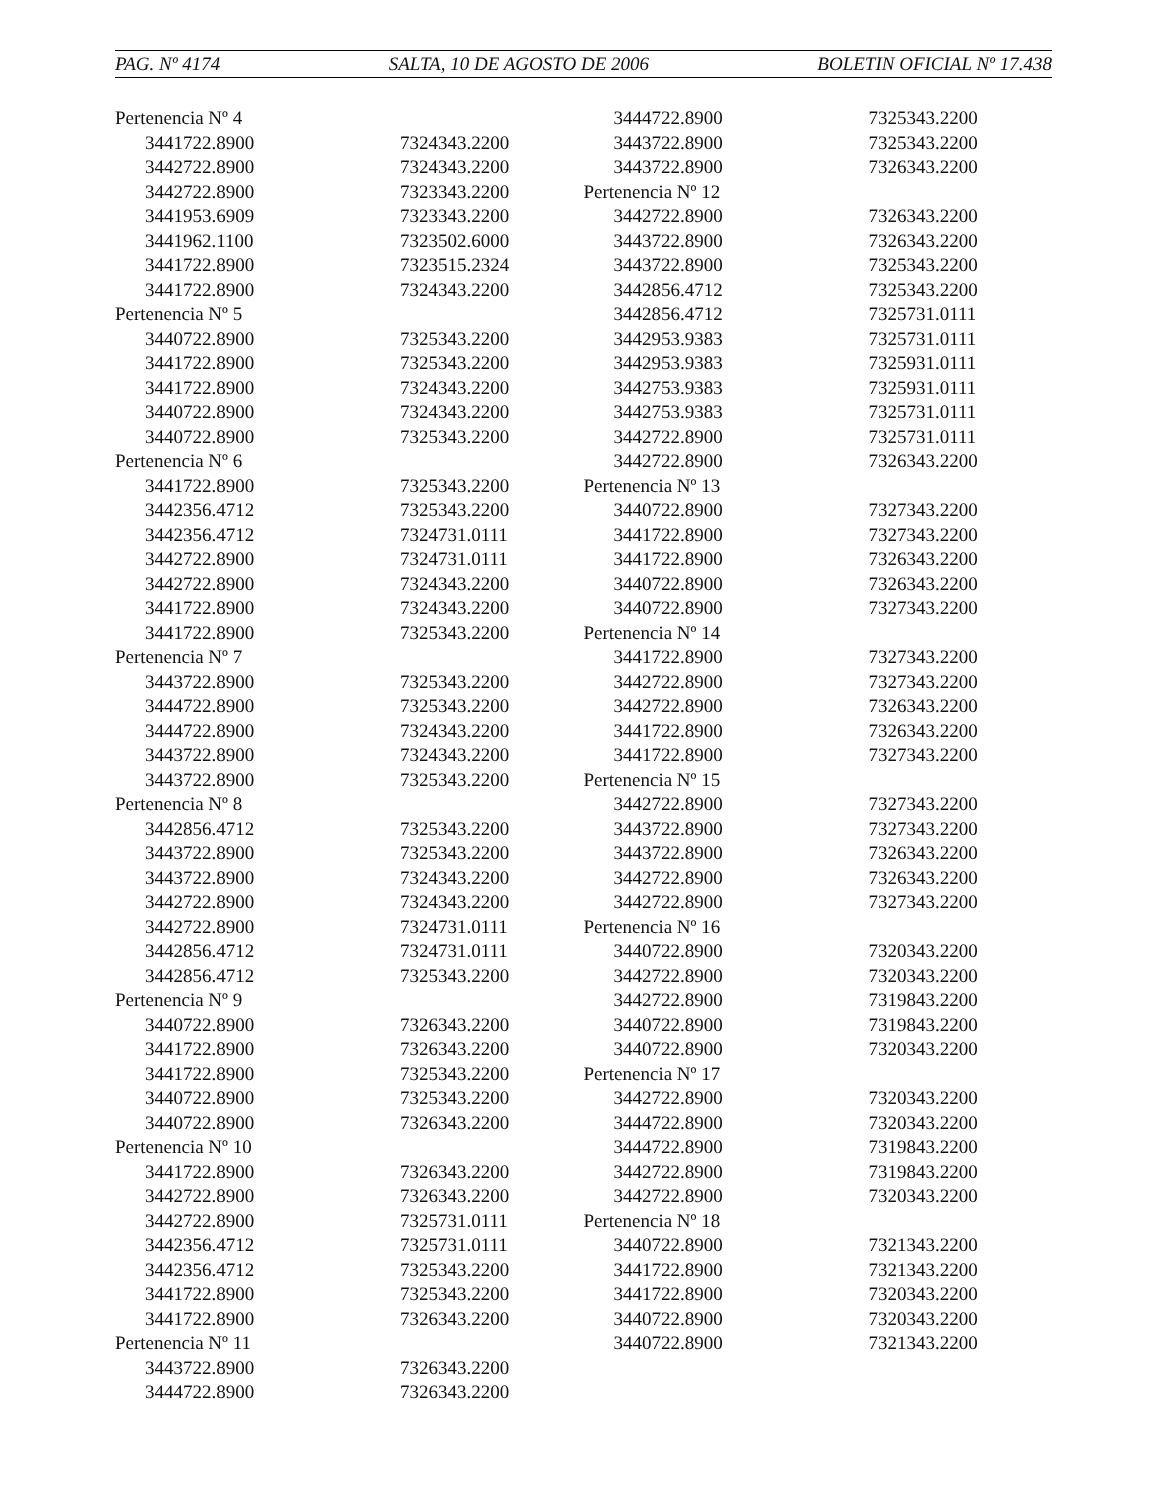PAG. Nº 4174 SALTA, 10 DE AGOSTO DE 2006 BOLETIN OFICIAL Nº 17.438
| Pertenencia Nº 4 | |
| 3441722.8900 | 7324343.2200 |
| 3442722.8900 | 7324343.2200 |
| 3442722.8900 | 7323343.2200 |
| 3441953.6909 | 7323343.2200 |
| 3441962.1100 | 7323502.6000 |
| 3441722.8900 | 7323515.2324 |
| 3441722.8900 | 7324343.2200 |
| Pertenencia Nº 5 | |
| 3440722.8900 | 7325343.2200 |
| 3441722.8900 | 7325343.2200 |
| 3441722.8900 | 7324343.2200 |
| 3440722.8900 | 7324343.2200 |
| 3440722.8900 | 7325343.2200 |
| Pertenencia Nº 6 | |
| 3441722.8900 | 7325343.2200 |
| 3442356.4712 | 7325343.2200 |
| 3442356.4712 | 7324731.0111 |
| 3442722.8900 | 7324731.0111 |
| 3442722.8900 | 7324343.2200 |
| 3441722.8900 | 7324343.2200 |
| 3441722.8900 | 7325343.2200 |
| Pertenencia Nº 7 | |
| 3443722.8900 | 7325343.2200 |
| 3444722.8900 | 7325343.2200 |
| 3444722.8900 | 7324343.2200 |
| 3443722.8900 | 7324343.2200 |
| 3443722.8900 | 7325343.2200 |
| Pertenencia Nº 8 | |
| 3442856.4712 | 7325343.2200 |
| 3443722.8900 | 7325343.2200 |
| 3443722.8900 | 7324343.2200 |
| 3442722.8900 | 7324343.2200 |
| 3442722.8900 | 7324731.0111 |
| 3442856.4712 | 7324731.0111 |
| 3442856.4712 | 7325343.2200 |
| Pertenencia Nº 9 | |
| 3440722.8900 | 7326343.2200 |
| 3441722.8900 | 7326343.2200 |
| 3441722.8900 | 7325343.2200 |
| 3440722.8900 | 7325343.2200 |
| 3440722.8900 | 7326343.2200 |
| Pertenencia Nº 10 | |
| 3441722.8900 | 7326343.2200 |
| 3442722.8900 | 7326343.2200 |
| 3442722.8900 | 7325731.0111 |
| 3442356.4712 | 7325731.0111 |
| 3442356.4712 | 7325343.2200 |
| 3441722.8900 | 7325343.2200 |
| 3441722.8900 | 7326343.2200 |
| Pertenencia Nº 11 | |
| 3443722.8900 | 7326343.2200 |
| 3444722.8900 | 7326343.2200 |
| 3444722.8900 | 7325343.2200 |
| 3443722.8900 | 7325343.2200 |
| 3443722.8900 | 7326343.2200 |
| Pertenencia Nº 12 | |
| 3442722.8900 | 7326343.2200 |
| 3443722.8900 | 7326343.2200 |
| 3443722.8900 | 7325343.2200 |
| 3442856.4712 | 7325343.2200 |
| 3442856.4712 | 7325731.0111 |
| 3442953.9383 | 7325731.0111 |
| 3442953.9383 | 7325931.0111 |
| 3442753.9383 | 7325931.0111 |
| 3442753.9383 | 7325731.0111 |
| 3442722.8900 | 7325731.0111 |
| 3442722.8900 | 7326343.2200 |
| Pertenencia Nº 13 | |
| 3440722.8900 | 7327343.2200 |
| 3441722.8900 | 7327343.2200 |
| 3441722.8900 | 7326343.2200 |
| 3440722.8900 | 7326343.2200 |
| 3440722.8900 | 7327343.2200 |
| Pertenencia Nº 14 | |
| 3441722.8900 | 7327343.2200 |
| 3442722.8900 | 7327343.2200 |
| 3442722.8900 | 7326343.2200 |
| 3441722.8900 | 7326343.2200 |
| 3441722.8900 | 7327343.2200 |
| Pertenencia Nº 15 | |
| 3442722.8900 | 7327343.2200 |
| 3443722.8900 | 7327343.2200 |
| 3443722.8900 | 7326343.2200 |
| 3442722.8900 | 7326343.2200 |
| 3442722.8900 | 7327343.2200 |
| Pertenencia Nº 16 | |
| 3440722.8900 | 7320343.2200 |
| 3442722.8900 | 7320343.2200 |
| 3442722.8900 | 7319843.2200 |
| 3440722.8900 | 7319843.2200 |
| 3440722.8900 | 7320343.2200 |
| Pertenencia Nº 17 | |
| 3442722.8900 | 7320343.2200 |
| 3444722.8900 | 7320343.2200 |
| 3444722.8900 | 7319843.2200 |
| 3442722.8900 | 7319843.2200 |
| 3442722.8900 | 7320343.2200 |
| Pertenencia Nº 18 | |
| 3440722.8900 | 7321343.2200 |
| 3441722.8900 | 7321343.2200 |
| 3441722.8900 | 7320343.2200 |
| 3440722.8900 | 7320343.2200 |
| 3440722.8900 | 7321343.2200 |